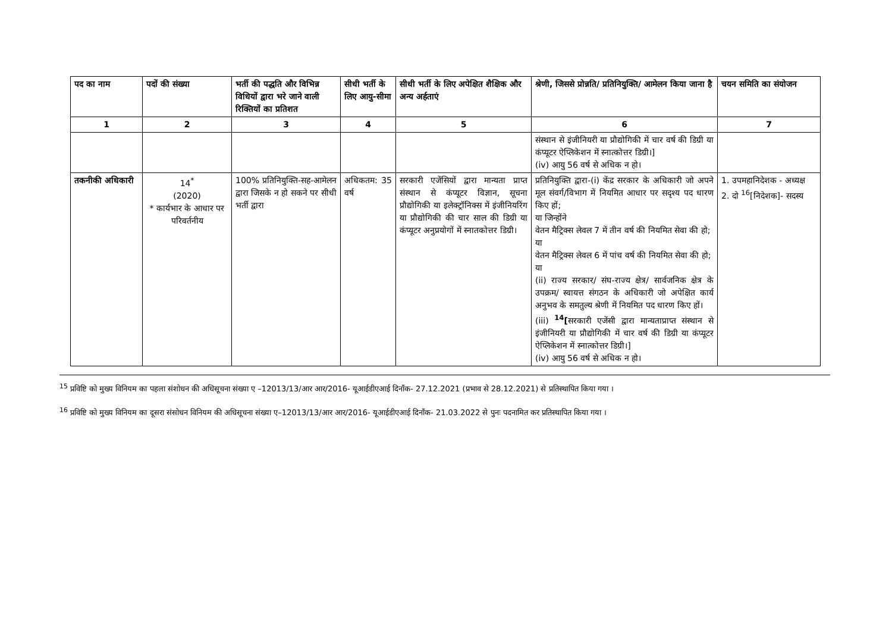| पद का नाम | पदों की संख्या | भर्ती की पद्धति और विभिन्न विधियों द्वारा भरे जाने वाली रिक्तियों का प्रतिशत | सीधी भर्ती के लिए आयु-सीमा | सीधी भर्ती के लिए अपेक्षित शैक्षिक और अन्य अर्हताएं | श्रेणी, जिससे प्रोन्नति/ प्रतिनियुक्ति/ आमेलन किया जाना है | चयन समिति का संयोजन |
| --- | --- | --- | --- | --- | --- | --- |
| 1 | 2 | 3 | 4 | 5 | 6 | 7 |
| | | | | | संस्थान से इंजीनियरी या प्रौद्योगिकी में चार वर्ष की डिग्री या कंप्यूटर ऐप्लिकेशन में स्नात्कोत्तर डिग्री।] (iv) आयु 56 वर्ष से अधिक न हो। | |
| तकनीकी अधिकारी | 14<sup>*</sup> (2020) * कार्यभार के आधार पर परिवर्तनीय | 100% प्रतिनियुक्ति-सह-आमेलन द्वारा जिसके न हो सकने पर सीधी भर्ती द्वारा | अधिकतम: 35 वर्ष | सरकारी एजेंसियों द्वारा मान्यता प्राप्त संस्थान से कंप्यूटर विज्ञान, सूचना प्रौद्योगिकी या इलेक्ट्रॉनिक्स में इंजीनियरिंग या प्रौद्योगिकी की चार साल की डिग्री या कंप्यूटर अनुप्रयोगों में स्नातकोत्तर डिग्री। | प्रतिनियुक्ति द्वारा-(i) केंद्र सरकार के अधिकारी जो अपने मूल संवर्ग/विभाग में नियमित आधार पर सदृश्य पद धारण किए हों; या जिन्होंने वेतन मैट्रिक्स लेवल 7 में तीन वर्ष की नियमित सेवा की हो; या वेतन मैट्रिक्स लेवल 6 में पांच वर्ष की नियमित सेवा की हो; या (ii) राज्य सरकार/ संघ-राज्य क्षेत्र/ सार्वजनिक क्षेत्र के उपक्रम/ स्वायत्त संगठन के अधिकारी जो अपेक्षित कार्य अनुभव के समतुल्य श्रेणी में नियमित पद धारण किए हों। (iii) <sup>14</sup>[ सरकारी एजेंसी द्वारा मान्यताप्राप्त संस्थान से इंजीनियरी या प्रौद्योगिकी में चार वर्ष की डिग्री या कंप्यूटर ऐप्लिकेशन में स्नात्कोत्तर डिग्री।] (iv) आयु 56 वर्ष से अधिक न हो। | 1. उपमहानिदेशक - अध्यक्ष 2. दो <sup>16</sup>[निदेशक]- सदस्य |
<sup>15</sup> प्रविष्टि को मुख्य विनियम का पहला संशोधन की अधिसूचना संख्या ए –12013/13/आर आर/2016- यूआईडीएआई दिनाँक- 27.12.2021 (प्रभाव से 28.12.2021) से प्रतिस्थापित किया गया ।
<sup>16</sup> प्रविष्टि को मुख्य विनियम का दूसरा संसोधन विनियम की अधिसूचना संख्या ए–12013/13/आर आर/2016- यूआईडीएआई दिनाँक- 21.03.2022 से पुनः पदनामित कर प्रतिस्थापित किया गया ।